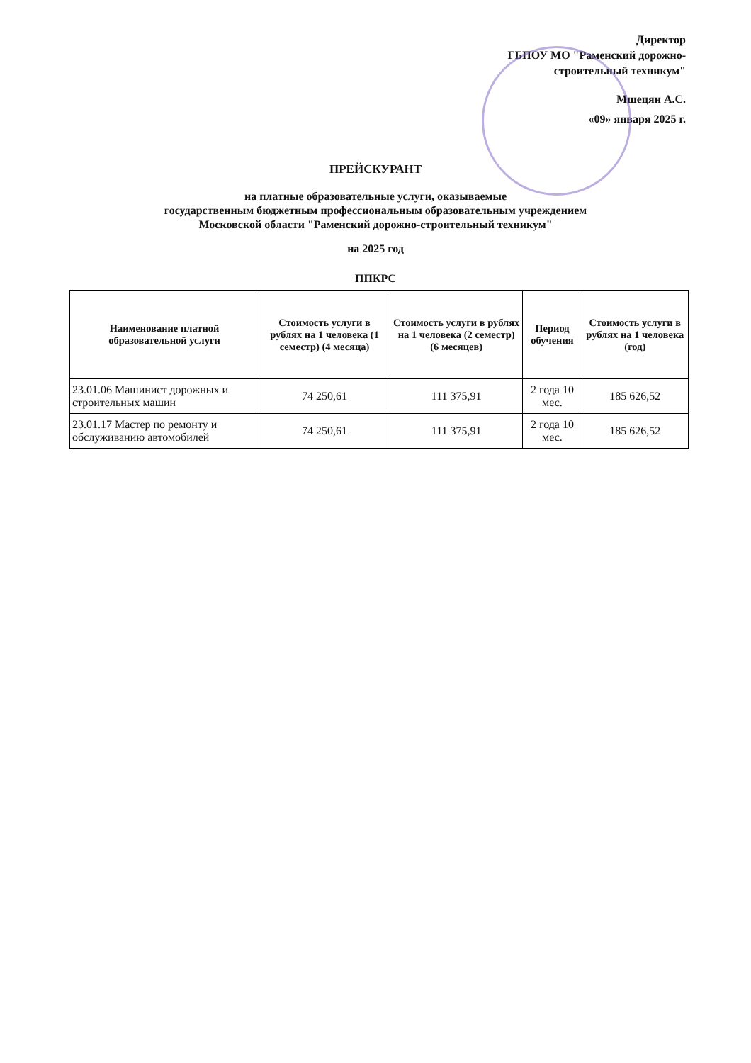Директор
ГБПОУ МО "Раменский дорожно-строительный техникум"
Мшецян А.С.
«09» января 2025 г.
ПРЕЙСКУРАНТ
на платные образовательные услуги, оказываемые
государственным бюджетным профессиональным образовательным учреждением
Московской области "Раменский дорожно-строительный техникум"
на 2025 год
ППКРС
| Наименование платной образовательной услуги | Стоимость услуги в рублях на 1 человека (1 семестр) (4 месяца) | Стоимость услуги в рублях на 1 человека (2 семестр) (6 месяцев) | Период обучения | Стоимость услуги в рублях на 1 человека (год) |
| --- | --- | --- | --- | --- |
| 23.01.06 Машинист дорожных и строительных машин | 74 250,61 | 111 375,91 | 2 года 10 мес. | 185 626,52 |
| 23.01.17 Мастер по ремонту и обслуживанию автомобилей | 74 250,61 | 111 375,91 | 2 года 10 мес. | 185 626,52 |